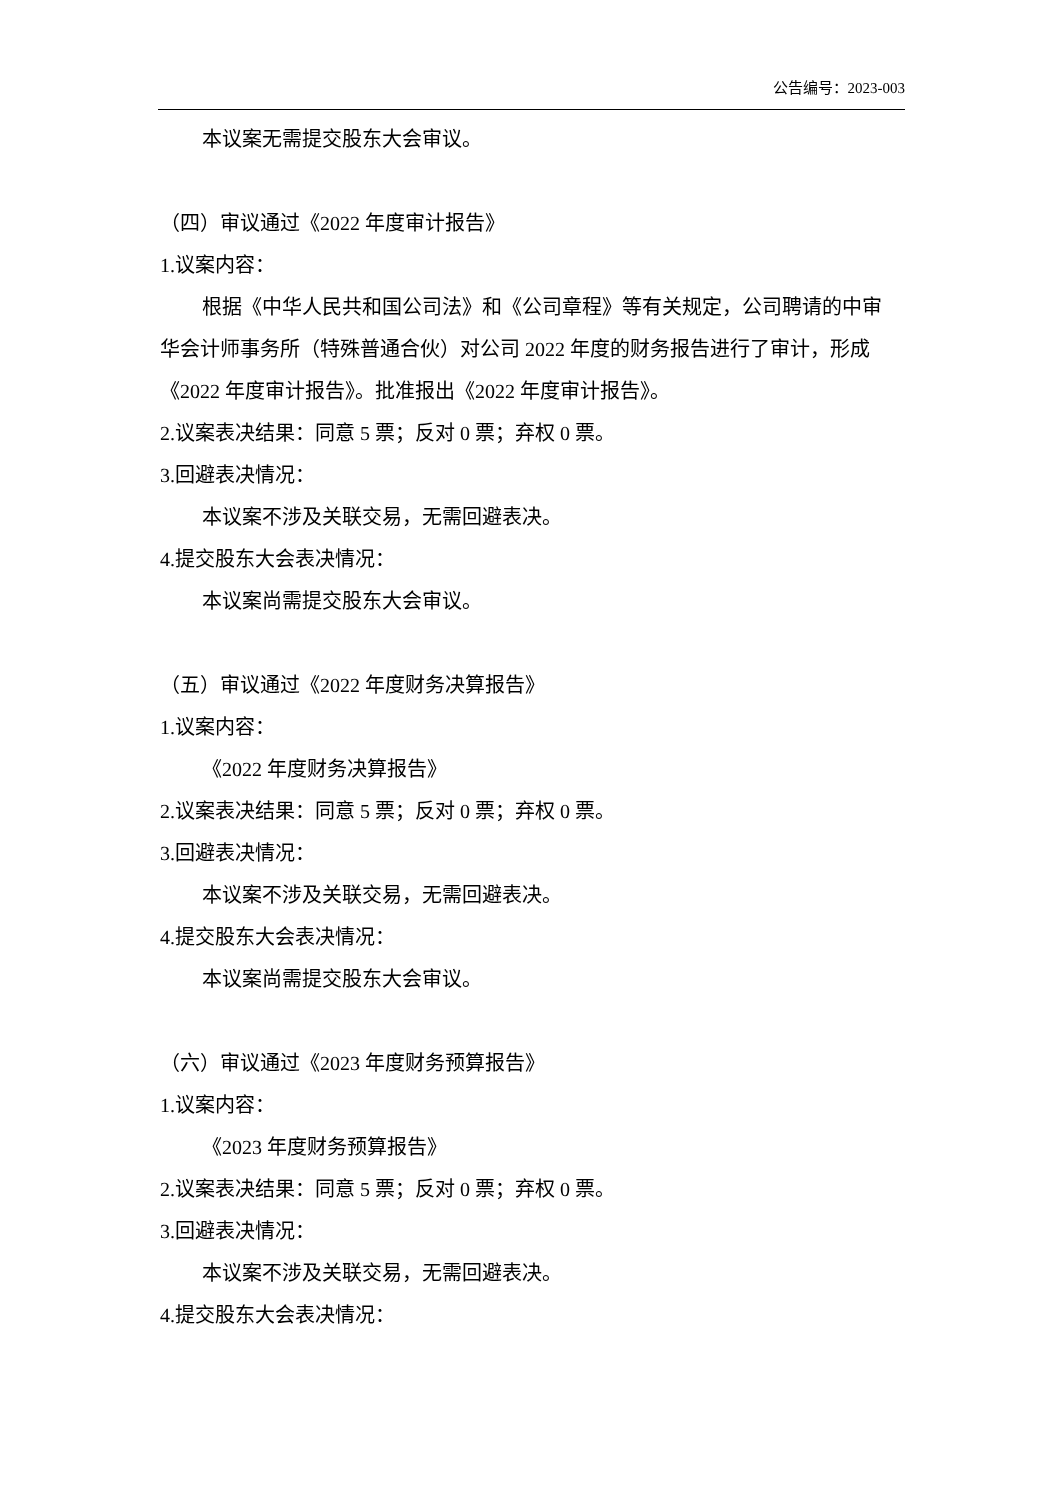公告编号：2023-003
本议案无需提交股东大会审议。
（四）审议通过《2022 年度审计报告》
1.议案内容：
根据《中华人民共和国公司法》和《公司章程》等有关规定，公司聘请的中审华会计师事务所（特殊普通合伙）对公司 2022 年度的财务报告进行了审计，形成《2022 年度审计报告》。批准报出《2022 年度审计报告》。
2.议案表决结果：同意 5 票；反对 0 票；弃权 0 票。
3.回避表决情况：
本议案不涉及关联交易，无需回避表决。
4.提交股东大会表决情况：
本议案尚需提交股东大会审议。
（五）审议通过《2022 年度财务决算报告》
1.议案内容：
《2022 年度财务决算报告》
2.议案表决结果：同意 5 票；反对 0 票；弃权 0 票。
3.回避表决情况：
本议案不涉及关联交易，无需回避表决。
4.提交股东大会表决情况：
本议案尚需提交股东大会审议。
（六）审议通过《2023 年度财务预算报告》
1.议案内容：
《2023 年度财务预算报告》
2.议案表决结果：同意 5 票；反对 0 票；弃权 0 票。
3.回避表决情况：
本议案不涉及关联交易，无需回避表决。
4.提交股东大会表决情况：